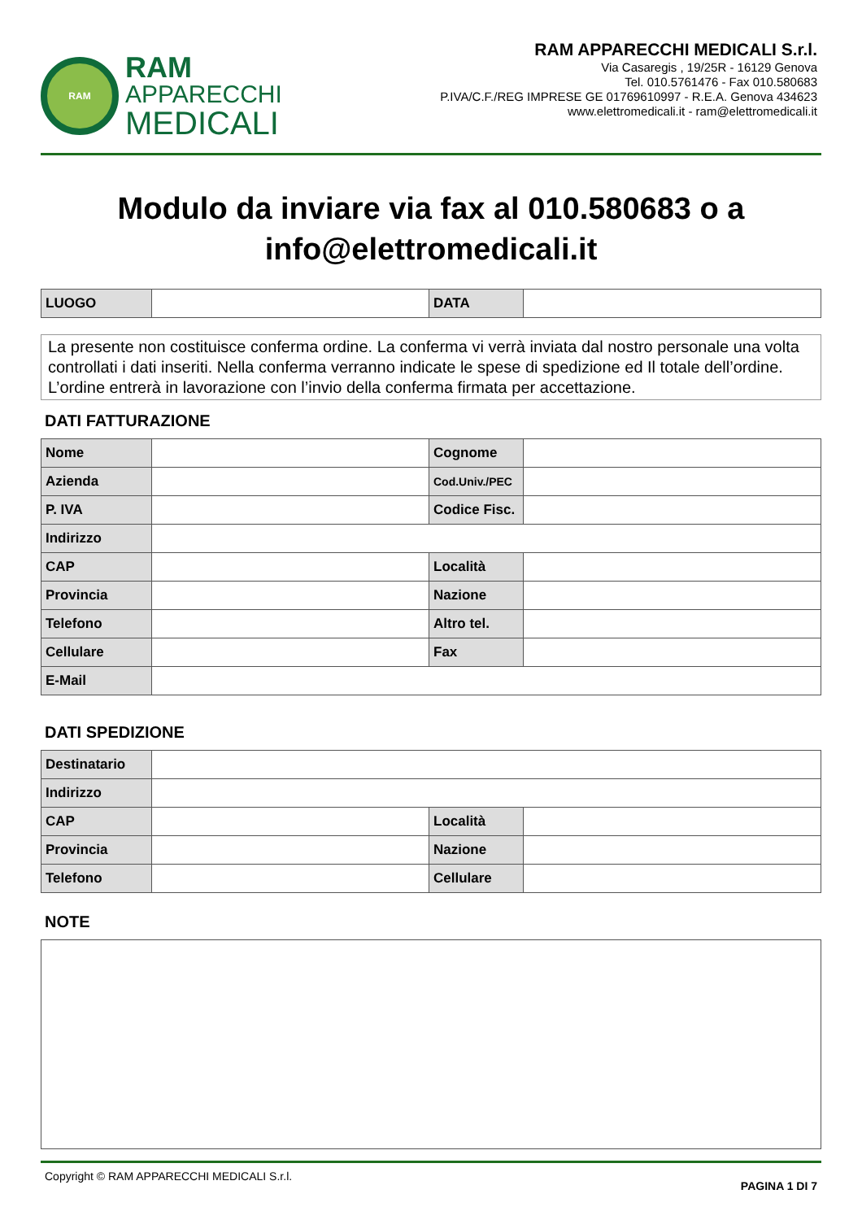RAM
RAM
APPARECCHI
MEDICALI
RAM APPARECCHI MEDICALI S.r.l.
Via Casaregis , 19/25R - 16129 Genova
Tel. 010.5761476 - Fax 010.580683
P.IVA/C.F./REG IMPRESE GE 01769610997 - R.E.A. Genova 434623
www.elettromedicali.it - ram@elettromedicali.it
Modulo da inviare via fax al 010.580683 o a info@elettromedicali.it
| LUOGO | | DATA | |
La presente non costituisce conferma ordine. La conferma vi verrà inviata dal nostro personale una volta controllati i dati inseriti. Nella conferma verranno indicate le spese di spedizione ed Il totale dell’ordine. L’ordine entrerà in lavorazione con l’invio della conferma firmata per accettazione.
DATI FATTURAZIONE
| Nome | | Cognome | |
| Azienda | | Cod.Univ./PEC | |
| P. IVA | | Codice Fisc. | |
| Indirizzo | | | |
| CAP | | Località | |
| Provincia | | Nazione | |
| Telefono | | Altro tel. | |
| Cellulare | | Fax | |
| E-Mail | | | |
DATI SPEDIZIONE
| Destinatario | | | |
| Indirizzo | | | |
| CAP | | Località | |
| Provincia | | Nazione | |
| Telefono | | Cellulare | |
NOTE
Copyright © RAM APPARECCHI MEDICALI S.r.l. PAGINA 1 DI 7